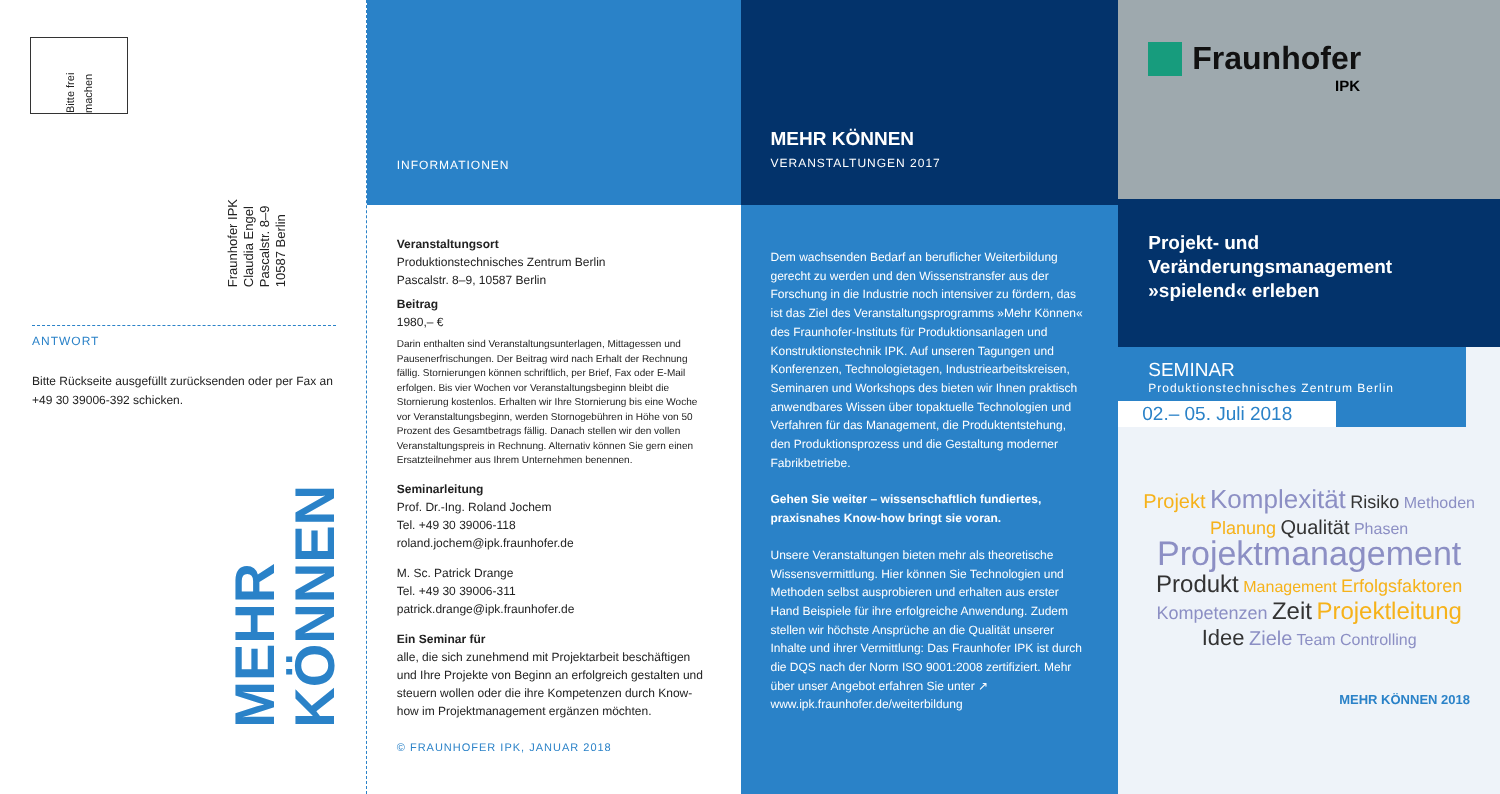Bitte frei machen
Fraunhofer IPK
Claudia Engel
Pascalstr. 8–9
10587 Berlin
ANTWORT
Bitte Rückseite ausgefüllt zurücksenden oder per Fax an +49 30 39006-392 schicken.
MEHR
KÖNNEN
INFORMATIONEN
Veranstaltungsort
Produktionstechnisches Zentrum Berlin
Pascalstr. 8–9, 10587 Berlin
Beitrag
1980,– €
Darin enthalten sind Veranstaltungsunterlagen, Mittagessen und Pausenerfrischungen. Der Beitrag wird nach Erhalt der Rechnung fällig. Stornierungen können schriftlich, per Brief, Fax oder E-Mail erfolgen. Bis vier Wochen vor Veranstaltungsbeginn bleibt die Stornierung kostenlos. Erhalten wir Ihre Stornierung bis eine Woche vor Veranstaltungsbeginn, werden Stornogebühren in Höhe von 50 Prozent des Gesamtbetrags fällig. Danach stellen wir den vollen Veranstaltungspreis in Rechnung. Alternativ können Sie gern einen Ersatzteilnehmer aus Ihrem Unternehmen benennen.
Seminarleitung
Prof. Dr.-Ing. Roland Jochem
Tel. +49 30 39006-118
roland.jochem@ipk.fraunhofer.de
M. Sc. Patrick Drange
Tel. +49 30 39006-311
patrick.drange@ipk.fraunhofer.de
Ein Seminar für
alle, die sich zunehmend mit Projektarbeit beschäftigen und Ihre Projekte von Beginn an erfolgreich gestalten und steuern wollen oder die ihre Kompetenzen durch Know-how im Projektmanagement ergänzen möchten.
© FRAUNHOFER IPK, JANUAR 2018
MEHR KÖNNEN
VERANSTALTUNGEN 2017
Dem wachsenden Bedarf an beruflicher Weiterbildung gerecht zu werden und den Wissenstransfer aus der Forschung in die Industrie noch intensiver zu fördern, das ist das Ziel des Veranstaltungsprogramms »Mehr Können« des Fraunhofer-Instituts für Produktionsanlagen und Konstruktionstechnik IPK. Auf unseren Tagungen und Konferenzen, Technologietagen, Industriearbeitskreisen, Seminaren und Workshops des bieten wir Ihnen praktisch anwendbares Wissen über topaktuelle Technologien und Verfahren für das Management, die Produktentstehung, den Produktionsprozess und die Gestaltung moderner Fabrikbetriebe.
Gehen Sie weiter – wissenschaftlich fundiertes, praxisnahes Know-how bringt sie voran.
Unsere Veranstaltungen bieten mehr als theoretische Wissensvermittlung. Hier können Sie Technologien und Methoden selbst ausprobieren und erhalten aus erster Hand Beispiele für ihre erfolgreiche Anwendung. Zudem stellen wir höchste Ansprüche an die Qualität unserer Inhalte und ihrer Vermittlung: Das Fraunhofer IPK ist durch die DQS nach der Norm ISO 9001:2008 zertifiziert. Mehr über unser Angebot erfahren Sie unter ↗ www.ipk.fraunhofer.de/weiterbildung
Fraunhofer
IPK
Projekt- und Veränderungsmanagement »spielend« erleben
SEMINAR
Produktionstechnisches Zentrum Berlin
02.– 05. Juli 2018
Projekt Komplexität Risiko Methoden Planung Qualität Phasen Projektmanagement Produkt Management Erfolgsfaktoren Kompetenzen Zeit Projektleitung Idee Ziele Team Controlling
MEHR KÖNNEN 2018